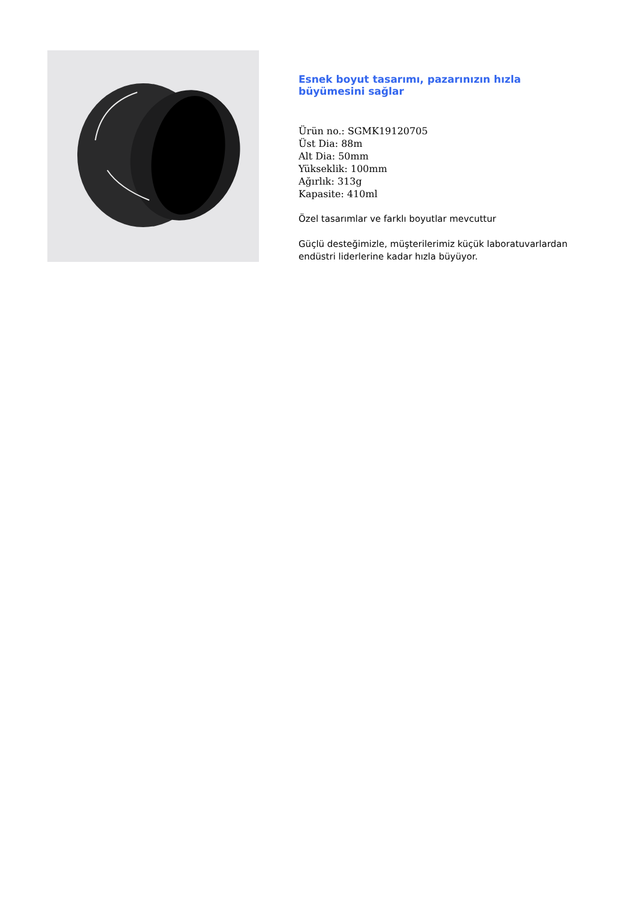Esnek boyut tasarımı, pazarınızın hızla büyümesini sağlar
Ürün no.: SGMK19120705
Üst Dia: 88m
Alt Dia: 50mm
Yükseklik: 100mm
Ağırlık: 313g
Kapasite: 410ml
Özel tasarımlar ve farklı boyutlar mevcuttur
Güçlü desteğimizle, müşterilerimiz küçük laboratuvarlardan endüstri liderlerine kadar hızla büyüyor.